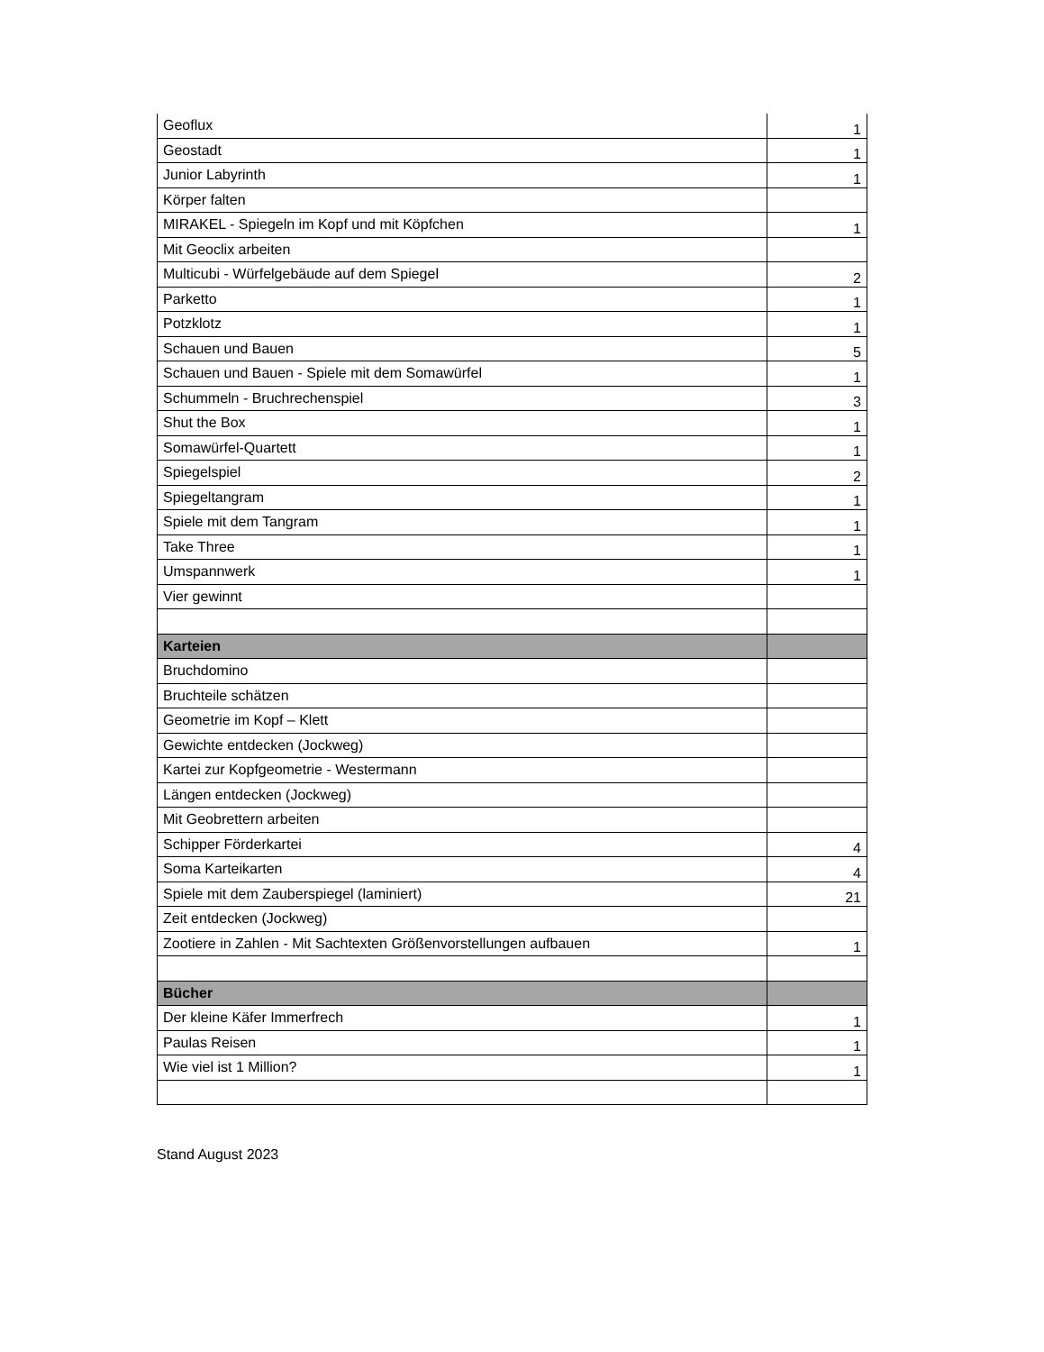| Geoflux | 1 |
| Geostadt | 1 |
| Junior Labyrinth | 1 |
| Körper falten | |
| MIRAKEL - Spiegeln im Kopf und mit Köpfchen | 1 |
| Mit Geoclix arbeiten | |
| Multicubi - Würfelgebäude auf dem Spiegel | 2 |
| Parketto | 1 |
| Potzklotz | 1 |
| Schauen und Bauen | 5 |
| Schauen und Bauen - Spiele mit dem Somawürfel | 1 |
| Schummeln - Bruchrechenspiel | 3 |
| Shut the Box | 1 |
| Somawürfel-Quartett | 1 |
| Spiegelspiel | 2 |
| Spiegeltangram | 1 |
| Spiele mit dem Tangram | 1 |
| Take Three | 1 |
| Umspannwerk | 1 |
| Vier gewinnt | |
| Karteien | |
| Bruchdomino | |
| Bruchteile schätzen | |
| Geometrie im Kopf – Klett | |
| Gewichte entdecken (Jockweg) | |
| Kartei zur Kopfgeometrie - Westermann | |
| Längen entdecken (Jockweg) | |
| Mit Geobrettern arbeiten | |
| Schipper Förderkartei | 4 |
| Soma Karteikarten | 4 |
| Spiele mit dem Zauberspiegel (laminiert) | 21 |
| Zeit entdecken (Jockweg) | |
| Zootiere in Zahlen - Mit Sachtexten Größenvorstellungen aufbauen | 1 |
| Bücher | |
| Der kleine Käfer Immerfrech | 1 |
| Paulas Reisen | 1 |
| Wie viel ist 1 Million? | 1 |
Stand August 2023